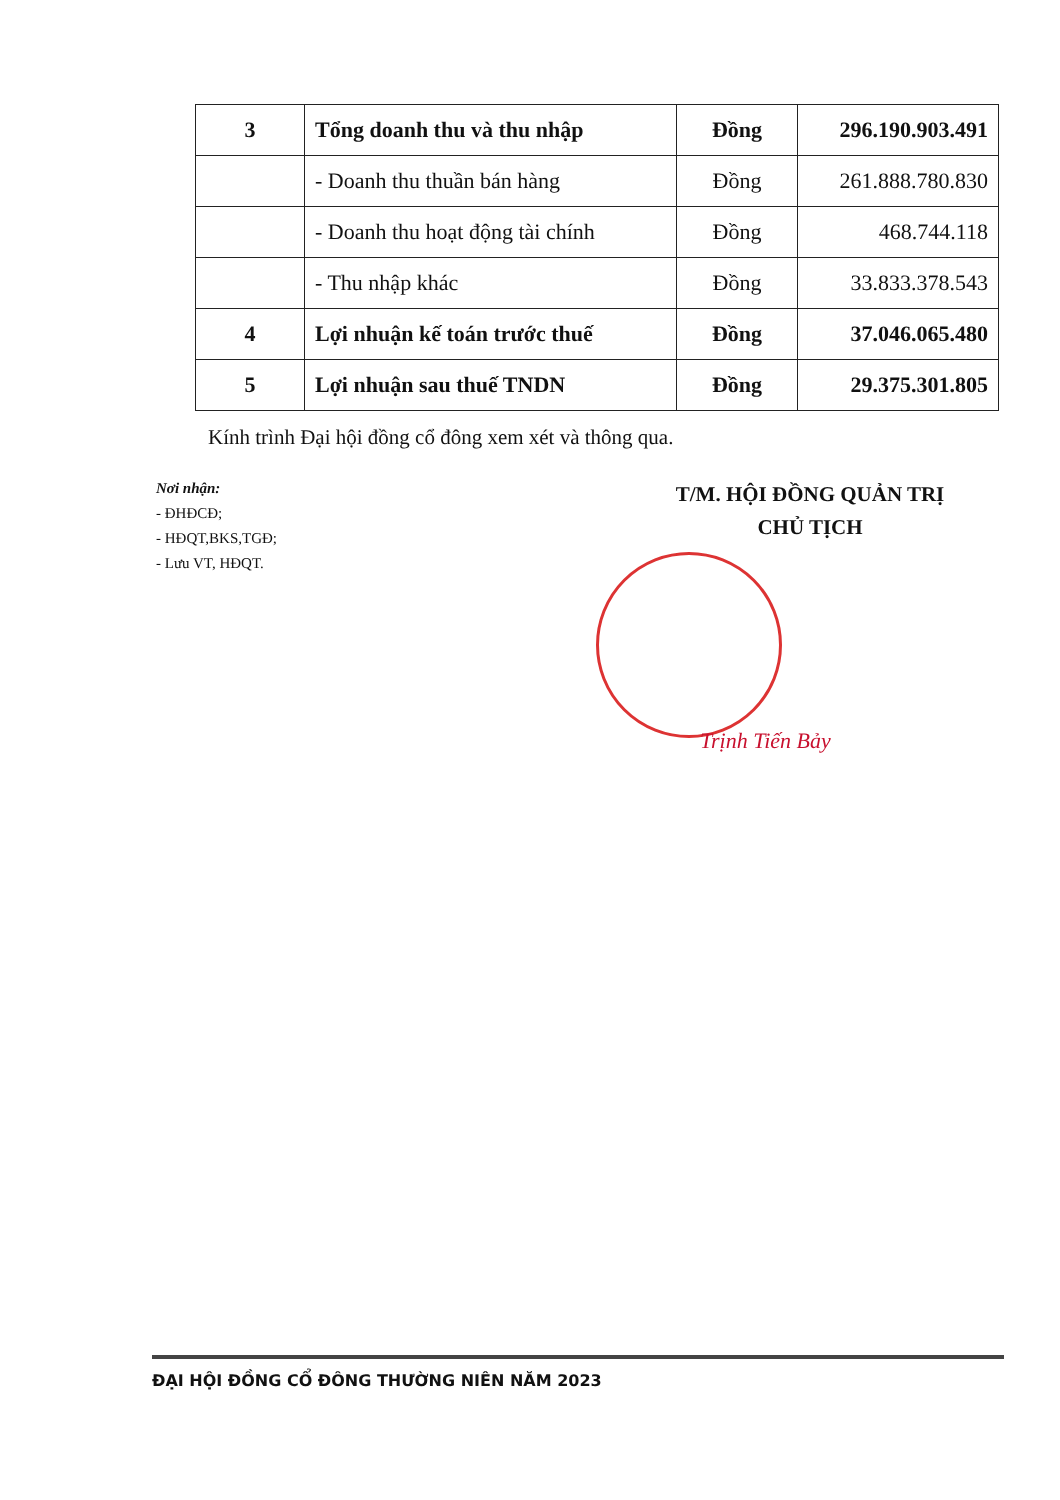| 3 | Tổng doanh thu và thu nhập | Đồng | 296.190.903.491 |
| | - Doanh thu thuần bán hàng | Đồng | 261.888.780.830 |
| | - Doanh thu hoạt động tài chính | Đồng | 468.744.118 |
| | - Thu nhập khác | Đồng | 33.833.378.543 |
| 4 | Lợi nhuận kế toán trước thuế | Đồng | 37.046.065.480 |
| 5 | Lợi nhuận sau thuế TNDN | Đồng | 29.375.301.805 |
Kính trình Đại hội đồng cổ đông xem xét và thông qua.
Nơi nhận:
- ĐHĐCĐ;
- HĐQT,BKS,TGĐ;
- Lưu VT, HĐQT.
T/M. HỘI ĐỒNG QUẢN TRỊ
CHỦ TỊCH
Trịnh Tiến Bảy
ĐẠI HỘI ĐỒNG CỔ ĐÔNG THƯỜNG NIÊN NĂM 2023